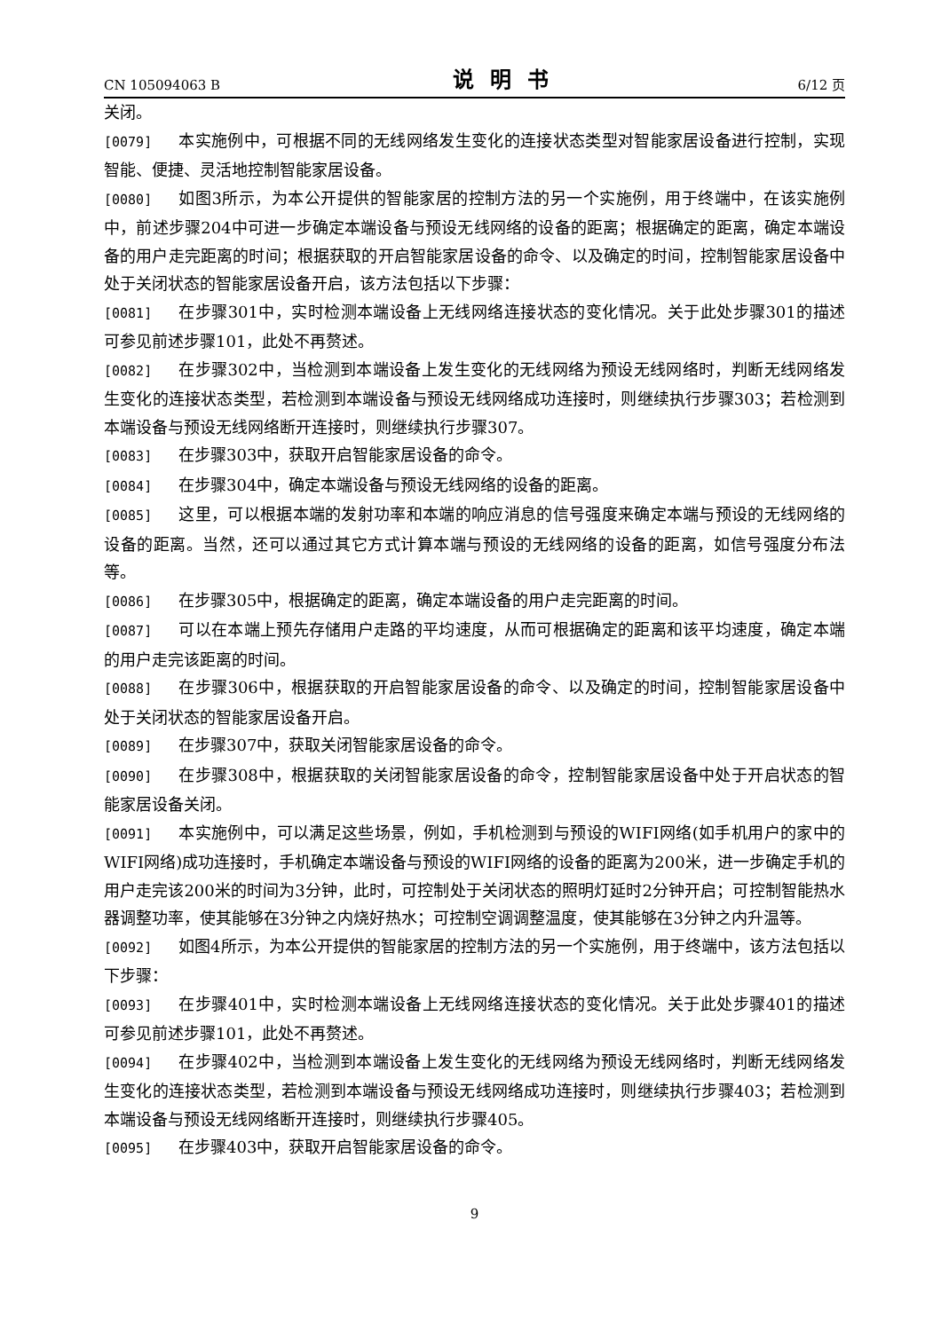CN 105094063 B 说明书 6/12 页
关闭。
[0079] 本实施例中，可根据不同的无线网络发生变化的连接状态类型对智能家居设备进行控制，实现智能、便捷、灵活地控制智能家居设备。
[0080] 如图3所示，为本公开提供的智能家居的控制方法的另一个实施例，用于终端中，在该实施例中，前述步骤204中可进一步确定本端设备与预设无线网络的设备的距离；根据确定的距离，确定本端设备的用户走完距离的时间；根据获取的开启智能家居设备的命令、以及确定的时间，控制智能家居设备中处于关闭状态的智能家居设备开启，该方法包括以下步骤：
[0081] 在步骤301中，实时检测本端设备上无线网络连接状态的变化情况。关于此处步骤301的描述可参见前述步骤101，此处不再赘述。
[0082] 在步骤302中，当检测到本端设备上发生变化的无线网络为预设无线网络时，判断无线网络发生变化的连接状态类型，若检测到本端设备与预设无线网络成功连接时，则继续执行步骤303；若检测到本端设备与预设无线网络断开连接时，则继续执行步骤307。
[0083] 在步骤303中，获取开启智能家居设备的命令。
[0084] 在步骤304中，确定本端设备与预设无线网络的设备的距离。
[0085] 这里，可以根据本端的发射功率和本端的响应消息的信号强度来确定本端与预设的无线网络的设备的距离。当然，还可以通过其它方式计算本端与预设的无线网络的设备的距离，如信号强度分布法等。
[0086] 在步骤305中，根据确定的距离，确定本端设备的用户走完距离的时间。
[0087] 可以在本端上预先存储用户走路的平均速度，从而可根据确定的距离和该平均速度，确定本端的用户走完该距离的时间。
[0088] 在步骤306中，根据获取的开启智能家居设备的命令、以及确定的时间，控制智能家居设备中处于关闭状态的智能家居设备开启。
[0089] 在步骤307中，获取关闭智能家居设备的命令。
[0090] 在步骤308中，根据获取的关闭智能家居设备的命令，控制智能家居设备中处于开启状态的智能家居设备关闭。
[0091] 本实施例中，可以满足这些场景，例如，手机检测到与预设的WIFI网络(如手机用户的家中的WIFI网络)成功连接时，手机确定本端设备与预设的WIFI网络的设备的距离为200米，进一步确定手机的用户走完该200米的时间为3分钟，此时，可控制处于关闭状态的照明灯延时2分钟开启；可控制智能热水器调整功率，使其能够在3分钟之内烧好热水；可控制空调调整温度，使其能够在3分钟之内升温等。
[0092] 如图4所示，为本公开提供的智能家居的控制方法的另一个实施例，用于终端中，该方法包括以下步骤：
[0093] 在步骤401中，实时检测本端设备上无线网络连接状态的变化情况。关于此处步骤401的描述可参见前述步骤101，此处不再赘述。
[0094] 在步骤402中，当检测到本端设备上发生变化的无线网络为预设无线网络时，判断无线网络发生变化的连接状态类型，若检测到本端设备与预设无线网络成功连接时，则继续执行步骤403；若检测到本端设备与预设无线网络断开连接时，则继续执行步骤405。
[0095] 在步骤403中，获取开启智能家居设备的命令。
9